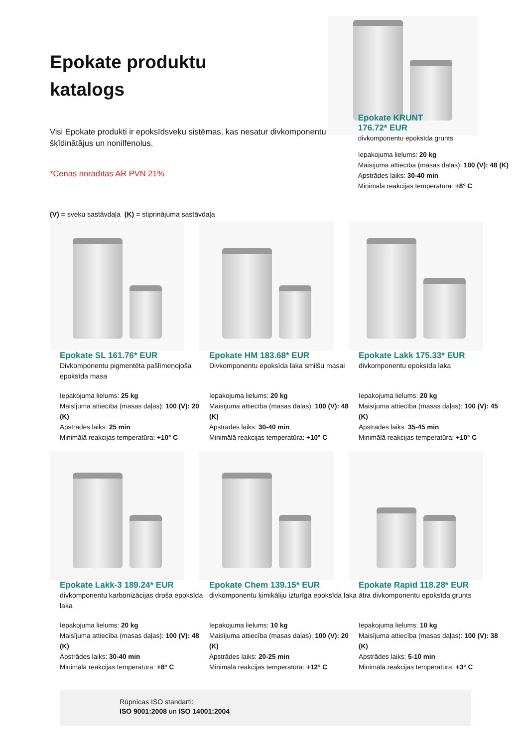Epokate produktu
katalogs
Visi Epokate produkti ir epoksīdsveķu sistēmas, kas nesatur divkomponentu šķīdinātājus un nonilfenolus.
*Cenas norādītas AR PVN 21%
(V) = sveķu sastāvdaļa (K) = stiprinājuma sastāvdaļa
Epokate KRUNT
176.72* EUR
divkomponentu epoksīda grunts
Iepakojuma lielums: 20 kg
Maisījuma attiecība (masas daļas): 100 (V): 48 (K) Apstrādes laiks: 30-40 min
Minimālā reakcijas temperatūra: +8° C
Epokate SL 161.76* EUR
Divkomponentu pigmentēta pašlīmeņojoša epoksīda masa
Iepakojuma lielums: 25 kg
Maisījuma attiecība (masas daļas): 100 (V): 20 (K)
Apstrādes laiks: 25 min
Minimālā reakcijas temperatūra: +10° C
Epokate HM 183.68* EUR
Divkomponentu epoksīda laka smilšu masai
Iepakojuma lielums: 20 kg
Maisījuma attiecība (masas daļas): 100 (V): 48 (K)
Apstrādes laiks: 30-40 min
Minimālā reakcijas temperatūra: +10° C
Epokate Lakk 175.33* EUR
divkomponentu epoksīda laka
Iepakojuma lielums: 20 kg
Maisījuma attiecība (masas daļas): 100 (V): 45 (K)
Apstrādes laiks: 35-45 min
Minimālā reakcijas temperatūra: +10° C
Epokate Lakk-3 189.24* EUR
divkomponentu karbonizācijas droša epoksīda laka
Iepakojuma lielums: 20 kg
Maisījuma attiecība (masas daļas): 100 (V): 48 (K)
Apstrādes laiks: 30-40 min
Minimālā reakcijas temperatūra: +8° C
Epokate Chem 139.15* EUR
divkomponentu ķimikāliju izturīga epoksīda laka
Iepakojuma lielums: 10 kg
Maisījuma attiecība (masas daļas): 100 (V): 20 (K)
Apstrādes laiks: 20-25 min
Minimālā reakcijas temperatūra: +12° C
Epokate Rapid 118.28* EUR
ātra divkomponentu epoksīda grunts
Iepakojuma lielums: 10 kg
Maisījuma attiecība (masas daļas): 100 (V): 38 (K)
Apstrādes laiks: 5-10 min
Minimālā reakcijas temperatūra: +3° C
Rūpnīcas ISO standarti:
ISO 9001:2008 un ISO 14001:2004